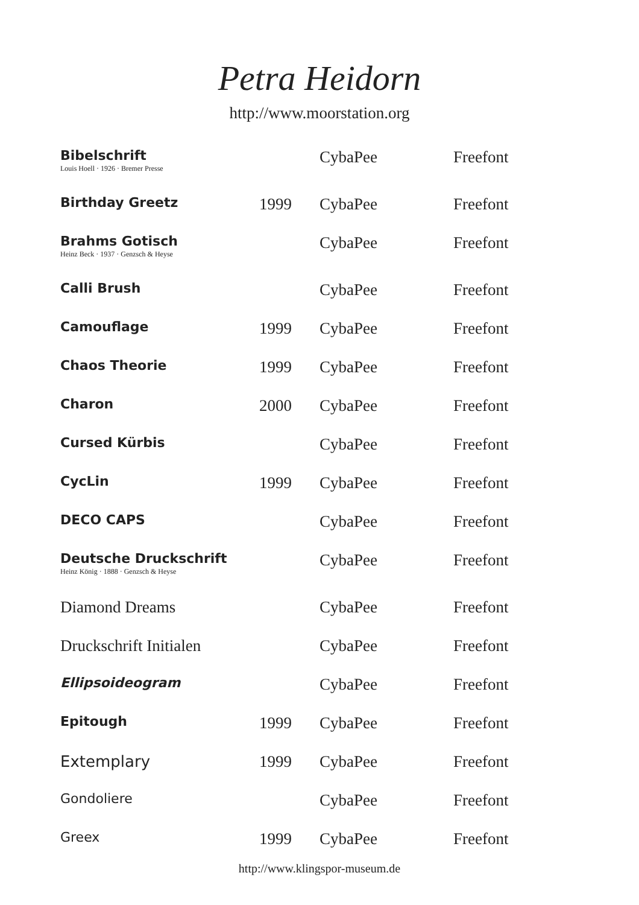Petra Heidorn
http://www.moorstation.org
| Bibelschrift Louis Hoell · 1926 · Bremer Presse | | CybaPee | Freefont |
| Birthday Greetz | 1999 | CybaPee | Freefont |
| Brahms Gotisch Heinz Beck · 1937 · Genzsch & Heyse | | CybaPee | Freefont |
| Calli Brush | | CybaPee | Freefont |
| Camouflage | 1999 | CybaPee | Freefont |
| Chaos Theorie | 1999 | CybaPee | Freefont |
| Charon | 2000 | CybaPee | Freefont |
| Cursed Kürbis | | CybaPee | Freefont |
| CycLin | 1999 | CybaPee | Freefont |
| DECO CAPS | | CybaPee | Freefont |
| Deutsche Druckschrift Heinz König · 1888 · Genzsch & Heyse | | CybaPee | Freefont |
| Diamond Dreams | | CybaPee | Freefont |
| Druckschrift Initialen | | CybaPee | Freefont |
| Ellipsoideogram | | CybaPee | Freefont |
| Epitough | 1999 | CybaPee | Freefont |
| Extemplary | 1999 | CybaPee | Freefont |
| Gondoliere | | CybaPee | Freefont |
| Greex | 1999 | CybaPee | Freefont |
http://www.klingspor-museum.de